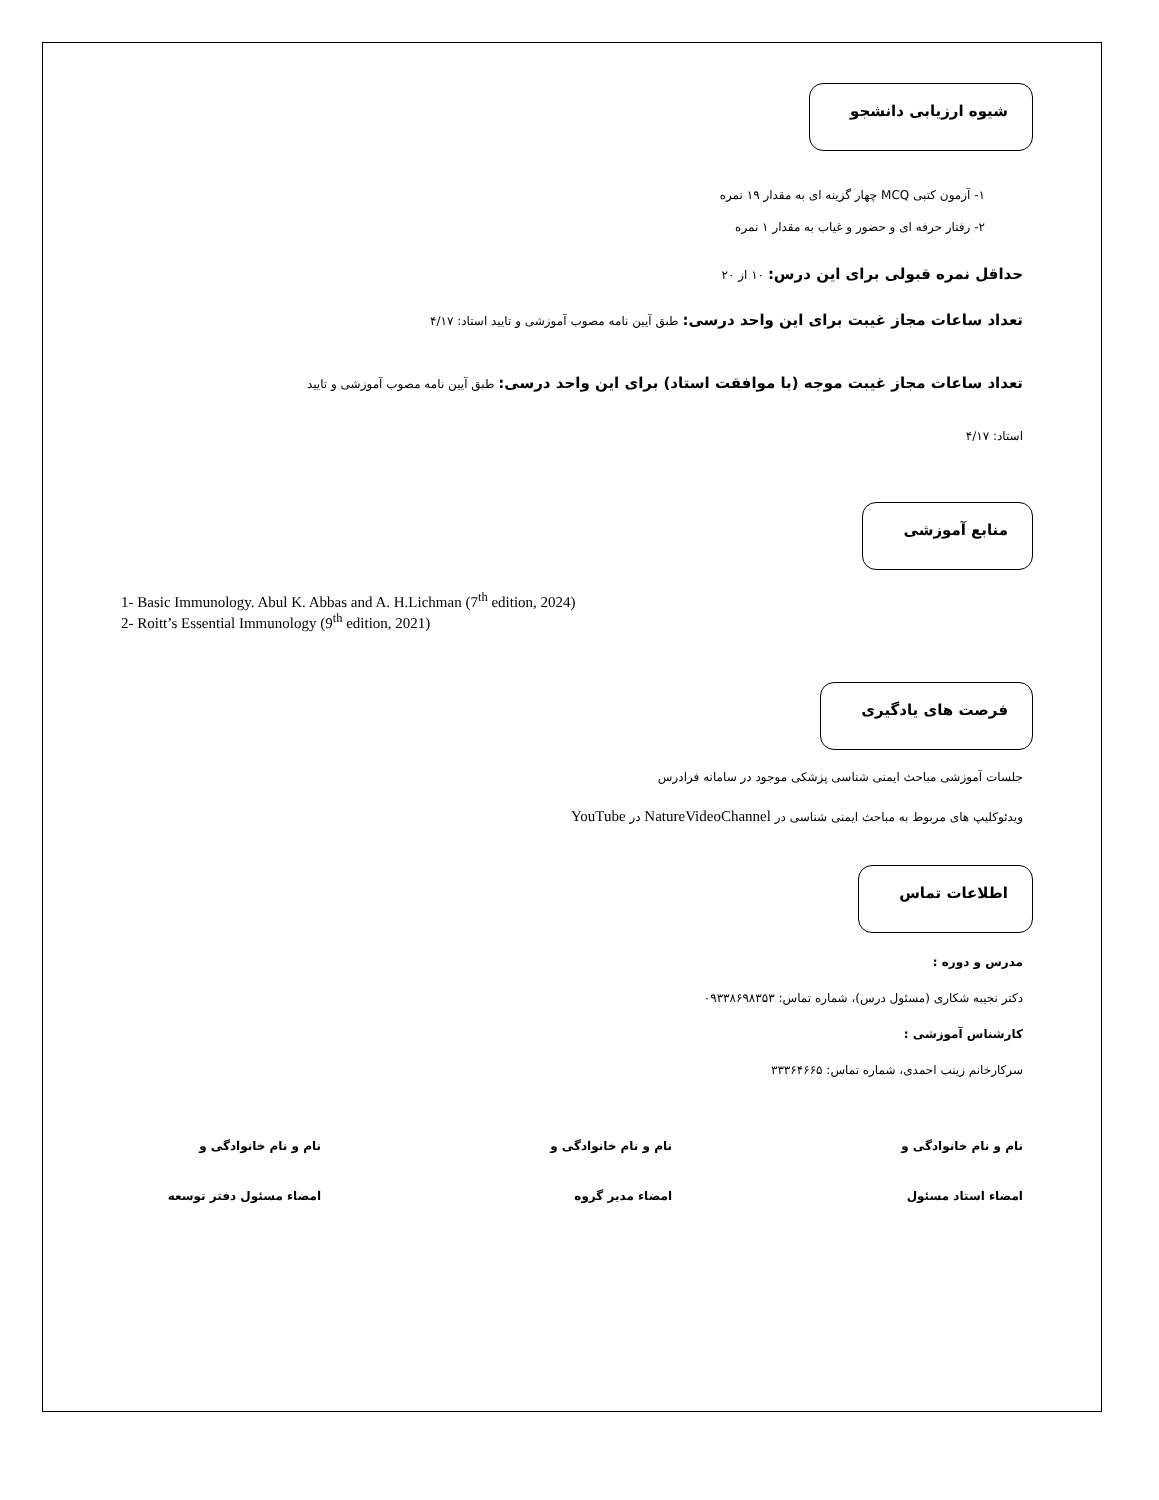شیوه ارزیابی دانشجو
۱- آزمون کتبی MCQ چهار گزینه ای به مقدار ۱۹ نمره
۲- رفتار حرفه ای و حضور و غیاب به مقدار ۱ نمره
حداقل نمره قبولی برای این درس: ۱۰ از ۲۰
تعداد ساعات مجاز غیبت برای این واحد درسی: طبق آیین نامه مصوب آموزشی و تایید استاد: ۴/۱۷
تعداد ساعات مجاز غیبت موجه (با موافقت استاد) برای این واحد درسی: طبق آیین نامه مصوب آموزشی و تایید
استاد: ۴/۱۷
منابع آموزشی
1- Basic Immunology. Abul K. Abbas and A. H.Lichman (7<sup>th</sup> edition, 2024)
2- Roitt’s Essential Immunology (9<sup>th</sup> edition, 2021)
فرصت های یادگیری
جلسات آموزشی مباحث ایمنی شناسی پزشکی موجود در سامانه فرادرس
ویدئوکلیپ های مربوط به مباحث ایمنی شناسی در NatureVideoChannel در YouTube
اطلاعات تماس
مدرس و دوره :
دکتر نجیبه شکاری (مسئول درس)، شماره تماس: ۰۹۳۳۸۶۹۸۳۵۳
کارشناس آموزشی :
سرکارخانم زینب احمدی، شماره تماس: ۳۳۳۶۴۶۶۵
نام و نام خانوادگی و
امضاء استاد مسئول
نام و نام خانوادگی و
امضاء مدیر گروه
نام و نام خانوادگی و
امضاء مسئول دفتر توسعه